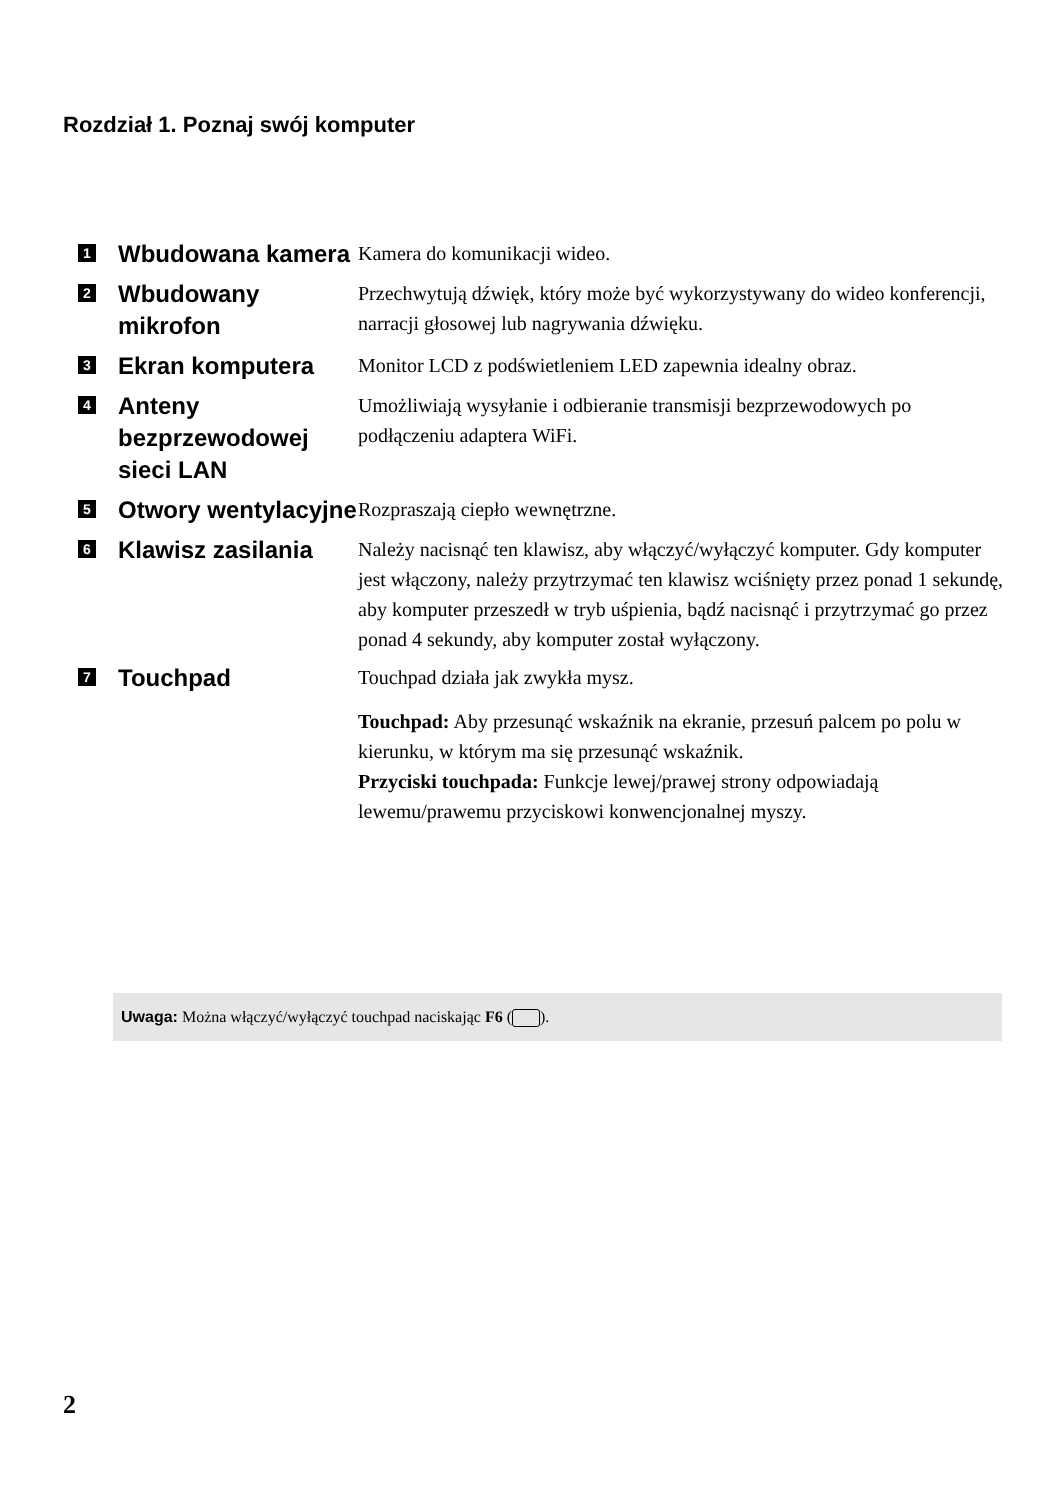Rozdział 1. Poznaj swój komputer
| 1 | Wbudowana kamera | Kamera do komunikacji wideo. |
| 2 | Wbudowany mikrofon | Przechwytują dźwięk, który może być wykorzystywany do wideo konferencji, narracji głosowej lub nagrywania dźwięku. |
| 3 | Ekran komputera | Monitor LCD z podświetleniem LED zapewnia idealny obraz. |
| 4 | Anteny bezprzewodowej sieci LAN | Umożliwiają wysyłanie i odbieranie transmisji bezprzewodowych po podłączeniu adaptera WiFi. |
| 5 | Otwory wentylacyjne | Rozpraszają ciepło wewnętrzne. |
| 6 | Klawisz zasilania | Należy nacisnąć ten klawisz, aby włączyć/wyłączyć komputer. Gdy komputer jest włączony, należy przytrzymać ten klawisz wciśnięty przez ponad 1 sekundę, aby komputer przeszedł w tryb uśpienia, bądź nacisnąć i przytrzymać go przez ponad 4 sekundy, aby komputer został wyłączony. |
| 7 | Touchpad | Touchpad działa jak zwykła mysz. Touchpad: Aby przesunąć wskaźnik na ekranie, przesuń palcem po polu w kierunku, w którym ma się przesunąć wskaźnik. Przyciski touchpada: Funkcje lewej/prawej strony odpowiadają lewemu/prawemu przyciskowi konwencjonalnej myszy. |
Uwaga: Można włączyć/wyłączyć touchpad naciskając F6 ( ).
2